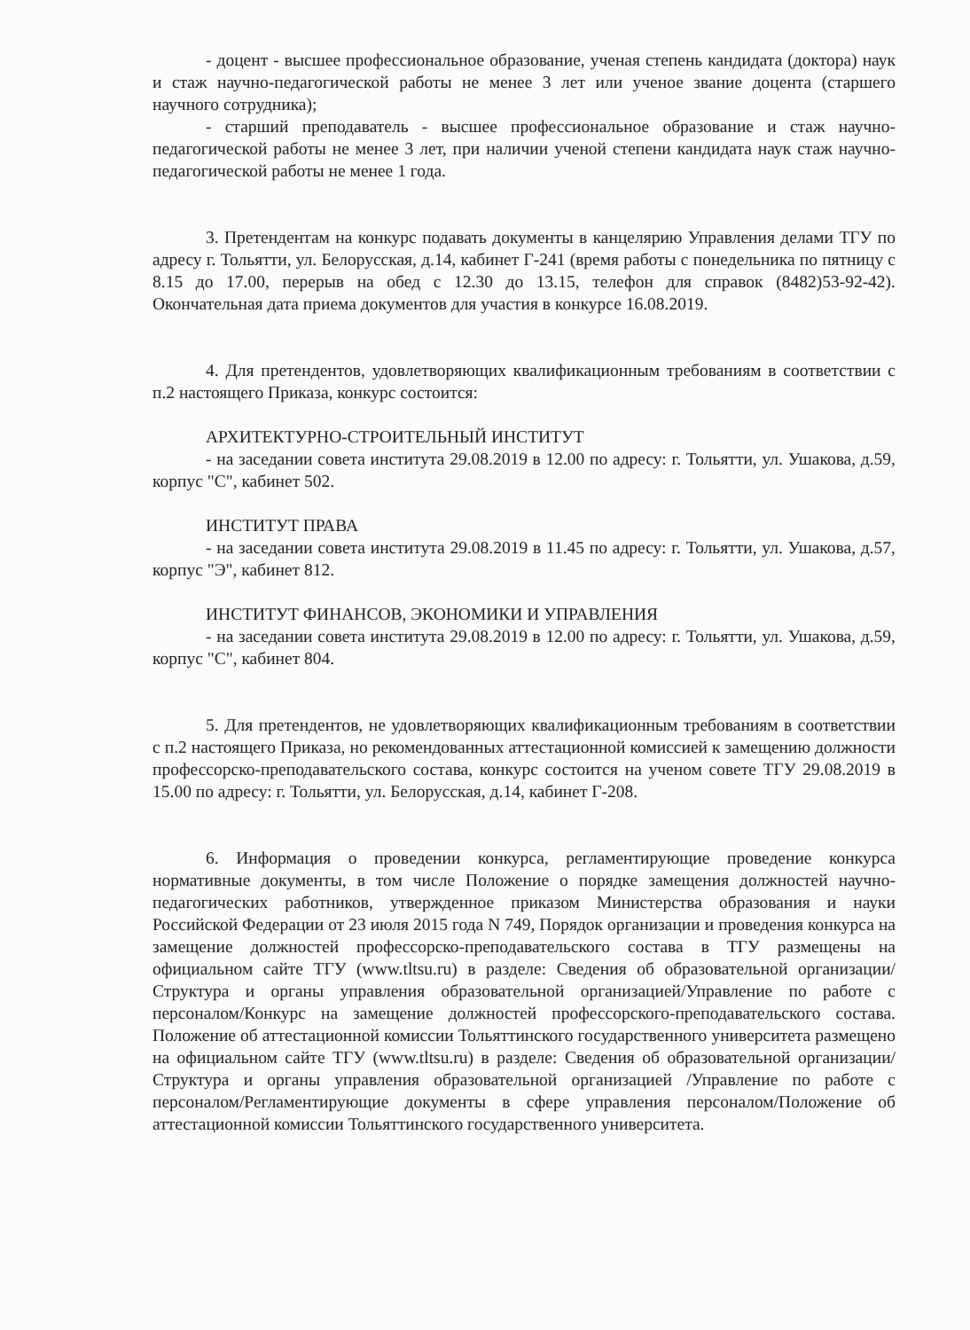- доцент - высшее профессиональное образование, ученая степень кандидата (доктора) наук и стаж научно-педагогической работы не менее 3 лет или ученое звание доцента (старшего научного сотрудника);
- старший преподаватель - высшее профессиональное образование и стаж научно-педагогической работы не менее 3 лет, при наличии ученой степени кандидата наук стаж научно-педагогической работы не менее 1 года.
3. Претендентам на конкурс подавать документы в канцелярию Управления делами ТГУ по адресу г. Тольятти, ул. Белорусская, д.14, кабинет Г-241 (время работы с понедельника по пятницу с 8.15 до 17.00, перерыв на обед с 12.30 до 13.15, телефон для справок (8482)53-92-42). Окончательная дата приема документов для участия в конкурсе 16.08.2019.
4. Для претендентов, удовлетворяющих квалификационным требованиям в соответствии с п.2 настоящего Приказа, конкурс состоится:
АРХИТЕКТУРНО-СТРОИТЕЛЬНЫЙ ИНСТИТУТ
- на заседании совета института 29.08.2019 в 12.00 по адресу: г. Тольятти, ул. Ушакова, д.59, корпус "С", кабинет 502.
ИНСТИТУТ ПРАВА
- на заседании совета института 29.08.2019 в 11.45 по адресу: г. Тольятти, ул. Ушакова, д.57, корпус "Э", кабинет 812.
ИНСТИТУТ ФИНАНСОВ, ЭКОНОМИКИ И УПРАВЛЕНИЯ
- на заседании совета института 29.08.2019 в 12.00 по адресу: г. Тольятти, ул. Ушакова, д.59, корпус "С", кабинет 804.
5. Для претендентов, не удовлетворяющих квалификационным требованиям в соответствии с п.2 настоящего Приказа, но рекомендованных аттестационной комиссией к замещению должности профессорско-преподавательского состава, конкурс состоится на ученом совете ТГУ 29.08.2019 в 15.00 по адресу: г. Тольятти, ул. Белорусская, д.14, кабинет Г-208.
6. Информация о проведении конкурса, регламентирующие проведение конкурса нормативные документы, в том числе Положение о порядке замещения должностей научно-педагогических работников, утвержденное приказом Министерства образования и науки Российской Федерации от 23 июля 2015 года N 749, Порядок организации и проведения конкурса на замещение должностей профессорско-преподавательского состава в ТГУ размещены на официальном сайте ТГУ (www.tltsu.ru) в разделе: Сведения об образовательной организации/Структура и органы управления образовательной организацией/Управление по работе с персоналом/Конкурс на замещение должностей профессорского-преподавательского состава. Положение об аттестационной комиссии Тольяттинского государственного университета размещено на официальном сайте ТГУ (www.tltsu.ru) в разделе: Сведения об образовательной организации/Структура и органы управления образовательной организацией /Управление по работе с персоналом/Регламентирующие документы в сфере управления персоналом/Положение об аттестационной комиссии Тольяттинского государственного университета.